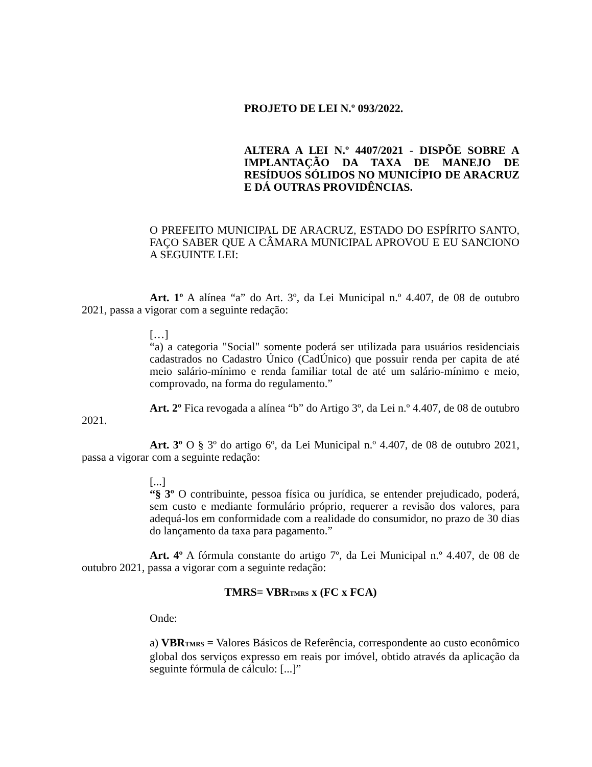PROJETO DE LEI N.º 093/2022.
ALTERA A LEI N.º 4407/2021 - DISPÕE SOBRE A IMPLANTAÇÃO DA TAXA DE MANEJO DE RESÍDUOS SÓLIDOS NO MUNICÍPIO DE ARACRUZ E DÁ OUTRAS PROVIDÊNCIAS.
O PREFEITO MUNICIPAL DE ARACRUZ, ESTADO DO ESPÍRITO SANTO, FAÇO SABER QUE A CÂMARA MUNICIPAL APROVOU E EU SANCIONO A SEGUINTE LEI:
Art. 1º A alínea “a” do Art. 3º, da Lei Municipal n.º 4.407, de 08 de outubro 2021, passa a vigorar com a seguinte redação:
[…]
“a) a categoria "Social" somente poderá ser utilizada para usuários residenciais cadastrados no Cadastro Único (CadÚnico) que possuir renda per capita de até meio salário-mínimo e renda familiar total de até um salário-mínimo e meio, comprovado, na forma do regulamento.”
Art. 2º Fica revogada a alínea “b” do Artigo 3º, da Lei n.º 4.407, de 08 de outubro 2021.
Art. 3º O § 3º do artigo 6º, da Lei Municipal n.º 4.407, de 08 de outubro 2021, passa a vigorar com a seguinte redação:
[...]
“§ 3º O contribuinte, pessoa física ou jurídica, se entender prejudicado, poderá, sem custo e mediante formulário próprio, requerer a revisão dos valores, para adequá-los em conformidade com a realidade do consumidor, no prazo de 30 dias do lançamento da taxa para pagamento.”
Art. 4º A fórmula constante do artigo 7º, da Lei Municipal n.º 4.407, de 08 de outubro 2021, passa a vigorar com a seguinte redação:
TMRS= VBR<sub>TMRS</sub> x (FC x FCA)
Onde:
a) VBR<sub>TMRS</sub> = Valores Básicos de Referência, correspondente ao custo econômico global dos serviços expresso em reais por imóvel, obtido através da aplicação da seguinte fórmula de cálculo: [...]”